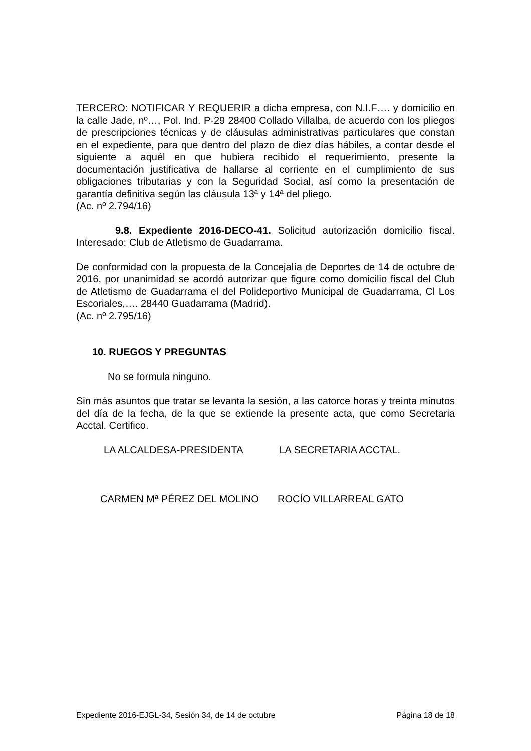TERCERO: NOTIFICAR Y REQUERIR a dicha empresa, con N.I.F…. y domicilio en la calle Jade, nº…, Pol. Ind. P-29 28400 Collado Villalba, de acuerdo con los pliegos de prescripciones técnicas y de cláusulas administrativas particulares que constan en el expediente, para que dentro del plazo de diez días hábiles, a contar desde el siguiente a aquél en que hubiera recibido el requerimiento, presente la documentación justificativa de hallarse al corriente en el cumplimiento de sus obligaciones tributarias y con la Seguridad Social, así como la presentación de garantía definitiva según las cláusula 13ª y 14ª del pliego.
(Ac. nº 2.794/16)
9.8. Expediente 2016-DECO-41. Solicitud autorización domicilio fiscal. Interesado: Club de Atletismo de Guadarrama.
De conformidad con la propuesta de la Concejalía de Deportes de 14 de octubre de 2016, por unanimidad se acordó autorizar que figure como domicilio fiscal del Club de Atletismo de Guadarrama el del Polideportivo Municipal de Guadarrama, Cl Los Escoriales,…. 28440 Guadarrama (Madrid).
(Ac. nº 2.795/16)
10. RUEGOS Y PREGUNTAS
No se formula ninguno.
Sin más asuntos que tratar se levanta la sesión, a las catorce horas y treinta minutos del día de la fecha, de la que se extiende la presente acta, que como Secretaria Acctal. Certifico.
LA ALCALDESA-PRESIDENTA LA SECRETARIA ACCTAL.
CARMEN Mª PÉREZ DEL MOLINO ROCÍO VILLARREAL GATO
Expediente 2016-EJGL-34, Sesión 34, de 14 de octubre Página 18 de 18